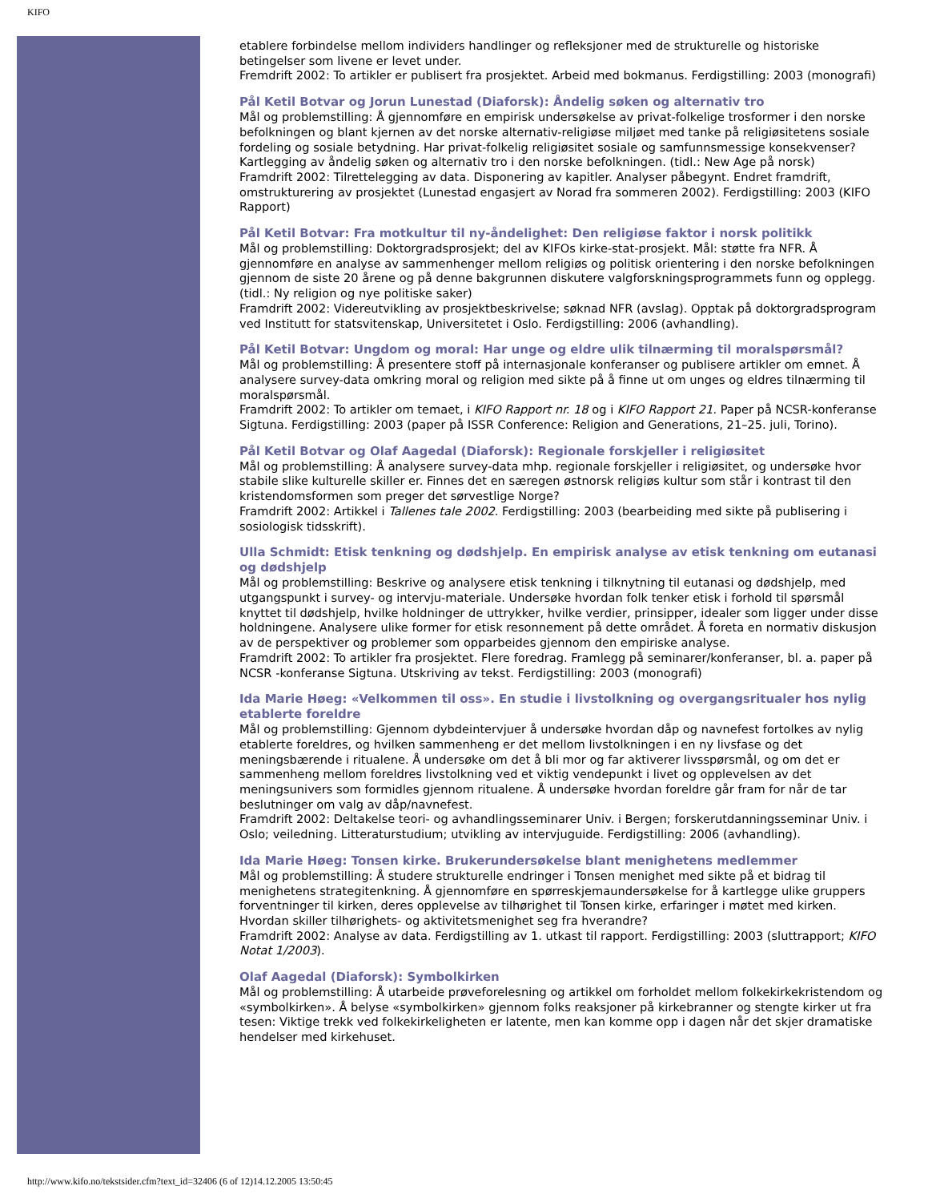KIFO
etablere forbindelse mellom individers handlinger og refleksjoner med de strukturelle og historiske betingelser som livene er levet under.
Fremdrift 2002: To artikler er publisert fra prosjektet. Arbeid med bokmanus. Ferdigstilling: 2003 (monografi)
Pål Ketil Botvar og Jorun Lunestad (Diaforsk): Åndelig søken og alternativ tro
Mål og problemstilling: Å gjennomføre en empirisk undersøkelse av privat-folkelige trosformer i den norske befolkningen og blant kjernen av det norske alternativ-religiøse miljøet med tanke på religiøsitetens sosiale fordeling og sosiale betydning. Har privat-folkelig religiøsitet sosiale og samfunnsmessige konsekvenser? Kartlegging av åndelig søken og alternativ tro i den norske befolkningen. (tidl.: New Age på norsk)
Framdrift 2002: Tilrettelegging av data. Disponering av kapitler. Analyser påbegynt. Endret framdrift, omstrukturering av prosjektet (Lunestad engasjert av Norad fra sommeren 2002). Ferdigstilling: 2003 (KIFO Rapport)
Pål Ketil Botvar: Fra motkultur til ny-åndelighet: Den religiøse faktor i norsk politikk
Mål og problemstilling: Doktorgradsprosjekt; del av KIFOs kirke-stat-prosjekt. Mål: støtte fra NFR. Å gjennomføre en analyse av sammenhenger mellom religiøs og politisk orientering i den norske befolkningen gjennom de siste 20 årene og på denne bakgrunnen diskutere valgforskningsprogrammets funn og opplegg.(tidl.: Ny religion og nye politiske saker)
Framdrift 2002: Videreutvikling av prosjektbeskrivelse; søknad NFR (avslag). Opptak på doktorgradsprogram ved Institutt for statsvitenskap, Universitetet i Oslo. Ferdigstilling: 2006 (avhandling).
Pål Ketil Botvar: Ungdom og moral: Har unge og eldre ulik tilnærming til moralspørsmål?
Mål og problemstilling: Å presentere stoff på internasjonale konferanser og publisere artikler om emnet. Å analysere survey-data omkring moral og religion med sikte på å finne ut om unges og eldres tilnærming til moralspørsmål.
Framdrift 2002: To artikler om temaet, i KIFO Rapport nr. 18 og i KIFO Rapport 21. Paper på NCSR-konferanse Sigtuna. Ferdigstilling: 2003 (paper på ISSR Conference: Religion and Generations, 21–25. juli, Torino).
Pål Ketil Botvar og Olaf Aagedal (Diaforsk): Regionale forskjeller i religiøsitet
Mål og problemstilling: Å analysere survey-data mhp. regionale forskjeller i religiøsitet, og undersøke hvor stabile slike kulturelle skiller er. Finnes det en særegen østnorsk religiøs kultur som står i kontrast til den kristendomsformen som preger det sørvestlige Norge?
Framdrift 2002: Artikkel i Tallenes tale 2002. Ferdigstilling: 2003 (bearbeiding med sikte på publisering i sosiologisk tidsskrift).
Ulla Schmidt: Etisk tenkning og dødshjelp. En empirisk analyse av etisk tenkning om eutanasi og dødshjelp
Mål og problemstilling: Beskrive og analysere etisk tenkning i tilknytning til eutanasi og dødshjelp, med utgangspunkt i survey- og intervju-materiale. Undersøke hvordan folk tenker etisk i forhold til spørsmål knyttet til dødshjelp, hvilke holdninger de uttrykker, hvilke verdier, prinsipper, idealer som ligger under disse holdningene. Analysere ulike former for etisk resonnement på dette området. Å foreta en normativ diskusjon av de perspektiver og problemer som opparbeides gjennom den empiriske analyse.
Framdrift 2002: To artikler fra prosjektet. Flere foredrag. Framlegg på seminarer/konferanser, bl. a. paper på NCSR -konferanse Sigtuna. Utskriving av tekst. Ferdigstilling: 2003 (monografi)
Ida Marie Høeg: «Velkommen til oss». En studie i livstolkning og overgangsritualer hos nylig etablerte foreldre
Mål og problemstilling: Gjennom dybdeintervjuer å undersøke hvordan dåp og navnefest fortolkes av nylig etablerte foreldres, og hvilken sammenheng er det mellom livstolkningen i en ny livsfase og det meningsbærende i ritualene. Å undersøke om det å bli mor og far aktiverer livsspørsmål, og om det er sammenheng mellom foreldres livstolkning ved et viktig vendepunkt i livet og opplevelsen av det meningsunivers som formidles gjennom ritualene. Å undersøke hvordan foreldre går fram for når de tar beslutninger om valg av dåp/navnefest.
Framdrift 2002: Deltakelse teori- og avhandlingsseminarer Univ. i Bergen; forskerutdanningsseminar Univ. i Oslo; veiledning. Litteraturstudium; utvikling av intervjuguide. Ferdigstilling: 2006 (avhandling).
Ida Marie Høeg: Tonsen kirke. Brukerundersøkelse blant menighetens medlemmer
Mål og problemstilling: Å studere strukturelle endringer i Tonsen menighet med sikte på et bidrag til menighetens strategitenkning. Å gjennomføre en spørreskjemaundersøkelse for å kartlegge ulike gruppers forventninger til kirken, deres opplevelse av tilhørighet til Tonsen kirke, erfaringer i møtet med kirken. Hvordan skiller tilhørighets- og aktivitetsmenighet seg fra hverandre?
Framdrift 2002: Analyse av data. Ferdigstilling av 1. utkast til rapport. Ferdigstilling: 2003 (sluttrapport; KIFO Notat 1/2003).
Olaf Aagedal (Diaforsk): Symbolkirken
Mål og problemstilling: Å utarbeide prøveforelesning og artikkel om forholdet mellom folkekirkekristendom og «symbolkirken». Å belyse «symbolkirken» gjennom folks reaksjoner på kirkebranner og stengte kirker ut fra tesen: Viktige trekk ved folkekirkeligheten er latente, men kan komme opp i dagen når det skjer dramatiske hendelser med kirkehuset.
http://www.kifo.no/tekstsider.cfm?text_id=32406 (6 of 12)14.12.2005 13:50:45